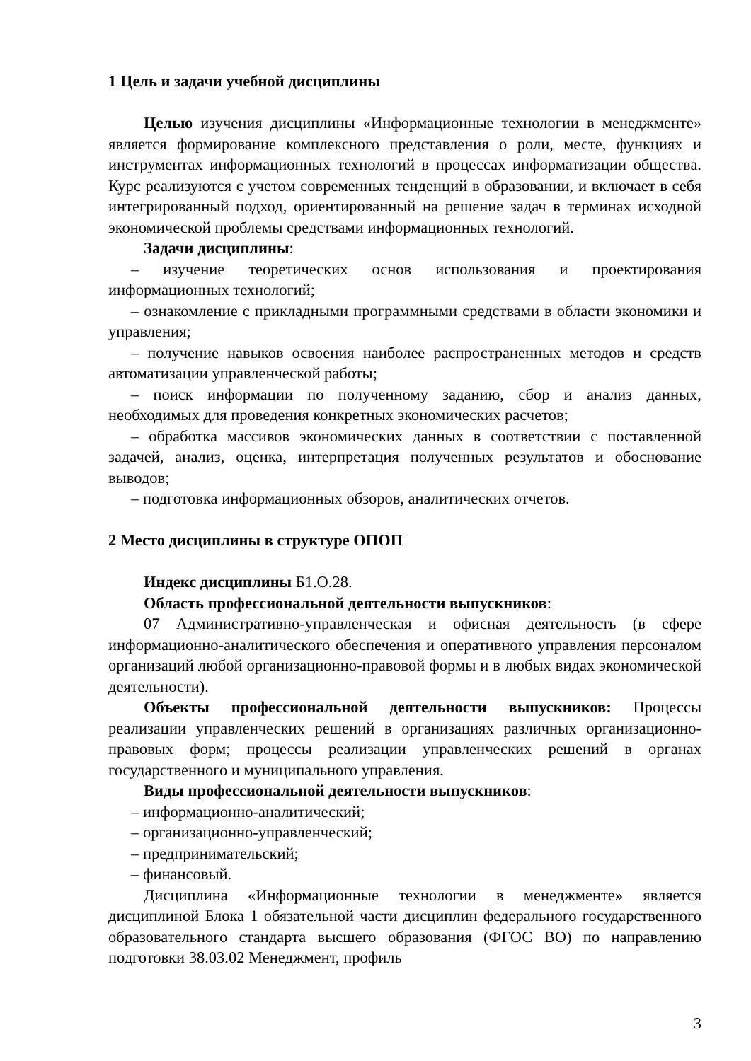1 Цель и задачи учебной дисциплины
Целью изучения дисциплины «Информационные технологии в менеджменте» является формирование комплексного представления о роли, месте, функциях и инструментах информационных технологий в процессах информатизации общества. Курс реализуются с учетом современных тенденций в образовании, и включает в себя интегрированный подход, ориентированный на решение задач в терминах исходной экономической проблемы средствами информационных технологий.
Задачи дисциплины:
– изучение теоретических основ использования и проектирования информационных технологий;
– ознакомление с прикладными программными средствами в области экономики и управления;
– получение навыков освоения наиболее распространенных методов и средств автоматизации управленческой работы;
– поиск информации по полученному заданию, сбор и анализ данных, необходимых для проведения конкретных экономических расчетов;
– обработка массивов экономических данных в соответствии с поставленной задачей, анализ, оценка, интерпретация полученных результатов и обоснование выводов;
– подготовка информационных обзоров, аналитических отчетов.
2 Место дисциплины в структуре ОПОП
Индекс дисциплины Б1.О.28.
Область профессиональной деятельности выпускников:
07 Административно-управленческая и офисная деятельность (в сфере информационно-аналитического обеспечения и оперативного управления персоналом организаций любой организационно-правовой формы и в любых видах экономической деятельности).
Объекты профессиональной деятельности выпускников: Процессы реализации управленческих решений в организациях различных организационно-правовых форм; процессы реализации управленческих решений в органах государственного и муниципального управления.
Виды профессиональной деятельности выпускников:
– информационно-аналитический;
– организационно-управленческий;
– предпринимательский;
– финансовый.
Дисциплина «Информационные технологии в менеджменте» является дисциплиной Блока 1 обязательной части дисциплин федерального государственного образовательного стандарта высшего образования (ФГОС ВО) по направлению подготовки 38.03.02 Менеджмент, профиль
3